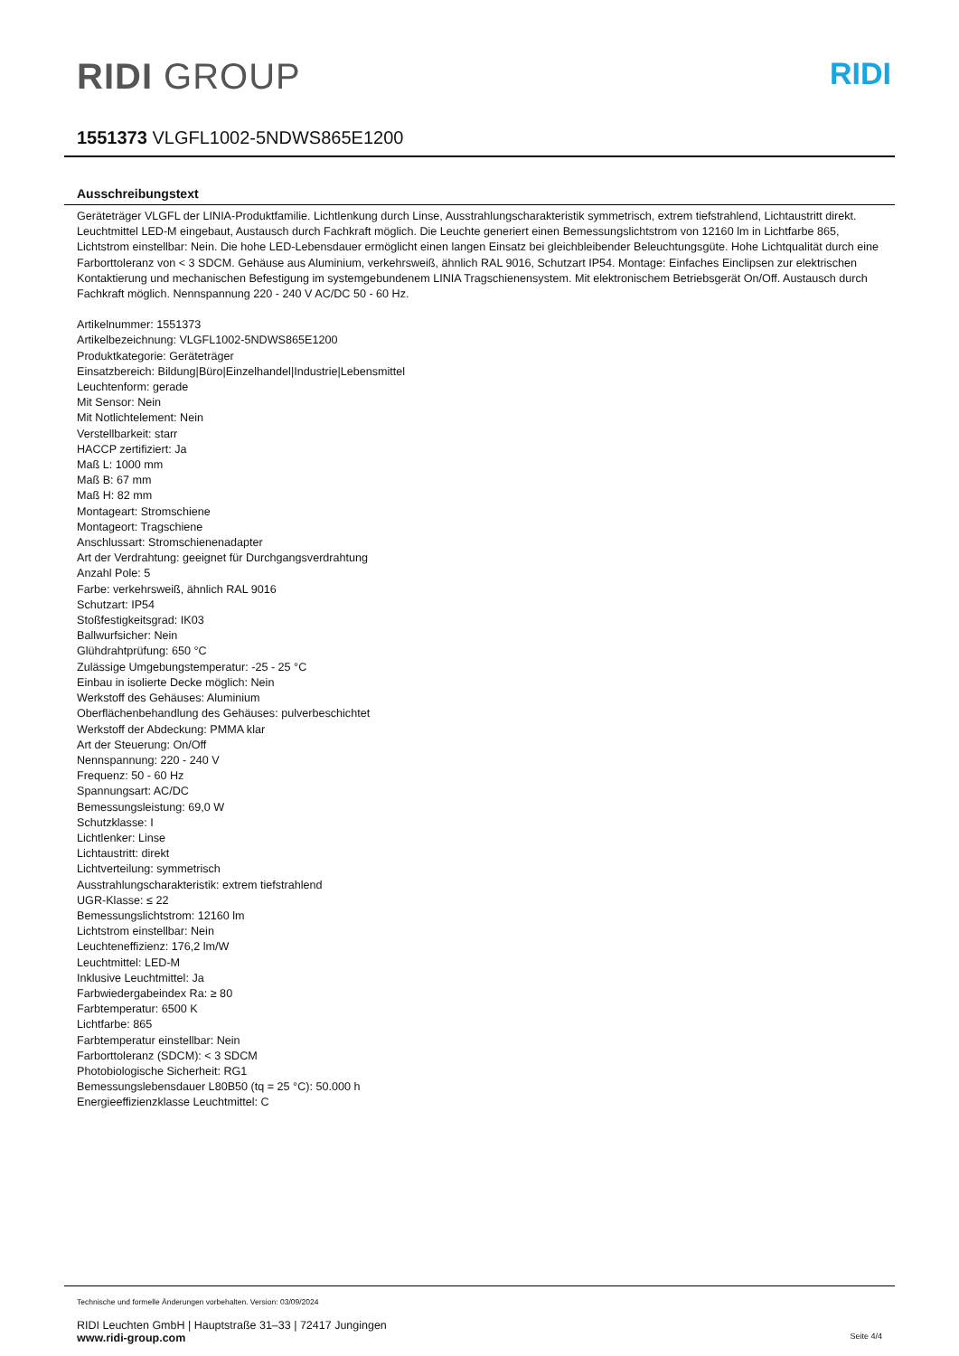RIDI GROUP
RIDI
1551373 VLGFL1002-5NDWS865E1200
Ausschreibungstext
Geräteträger VLGFL der LINIA-Produktfamilie. Lichtlenkung durch Linse, Ausstrahlungscharakteristik symmetrisch, extrem tiefstrahlend, Lichtaustritt direkt. Leuchtmittel LED-M eingebaut, Austausch durch Fachkraft möglich. Die Leuchte generiert einen Bemessungslichtstrom von 12160 lm in Lichtfarbe 865, Lichtstrom einstellbar: Nein. Die hohe LED-Lebensdauer ermöglicht einen langen Einsatz bei gleichbleibender Beleuchtungsgüte. Hohe Lichtqualität durch eine Farborttoleranz von < 3 SDCM. Gehäuse aus Aluminium, verkehrsweiß, ähnlich RAL 9016, Schutzart IP54. Montage: Einfaches Einclipsen zur elektrischen Kontaktierung und mechanischen Befestigung im systemgebundenem LINIA Tragschienensystem. Mit elektronischem Betriebsgerät On/Off. Austausch durch Fachkraft möglich. Nennspannung 220 - 240 V AC/DC 50 - 60 Hz.
Artikelnummer: 1551373
Artikelbezeichnung: VLGFL1002-5NDWS865E1200
Produktkategorie: Geräteträger
Einsatzbereich: Bildung|Büro|Einzelhandel|Industrie|Lebensmittel
Leuchtenform: gerade
Mit Sensor: Nein
Mit Notlichtelement: Nein
Verstellbarkeit: starr
HACCP zertifiziert: Ja
Maß L: 1000 mm
Maß B: 67 mm
Maß H: 82 mm
Montageart: Stromschiene
Montageort: Tragschiene
Anschlussart: Stromschienenadapter
Art der Verdrahtung: geeignet für Durchgangsverdrahtung
Anzahl Pole: 5
Farbe: verkehrsweiß, ähnlich RAL 9016
Schutzart: IP54
Stoßfestigkeitsgrad: IK03
Ballwurfsicher: Nein
Glühdrahtprüfung: 650 °C
Zulässige Umgebungstemperatur: -25 - 25 °C
Einbau in isolierte Decke möglich: Nein
Werkstoff des Gehäuses: Aluminium
Oberflächenbehandlung des Gehäuses: pulverbeschichtet
Werkstoff der Abdeckung: PMMA klar
Art der Steuerung: On/Off
Nennspannung: 220 - 240 V
Frequenz: 50 - 60 Hz
Spannungsart: AC/DC
Bemessungsleistung: 69,0 W
Schutzklasse: I
Lichtlenker: Linse
Lichtaustritt: direkt
Lichtverteilung: symmetrisch
Ausstrahlungscharakteristik: extrem tiefstrahlend
UGR-Klasse: ≤ 22
Bemessungslichtstrom: 12160 lm
Lichtstrom einstellbar: Nein
Leuchteneffizienz: 176,2 lm/W
Leuchtmittel: LED-M
Inklusive Leuchtmittel: Ja
Farbwiedergabeindex Ra: ≥ 80
Farbtemperatur: 6500 K
Lichtfarbe: 865
Farbtemperatur einstellbar: Nein
Farborttoleranz (SDCM): < 3 SDCM
Photobiologische Sicherheit: RG1
Bemessungslebensdauer L80B50 (tq = 25 °C): 50.000 h
Energieeffizienzklasse Leuchtmittel: C
Technische und formelle Änderungen vorbehalten. Version: 03/09/2024
RIDI Leuchten GmbH | Hauptstraße 31–33 | 72417 Jungingen
www.ridi-group.com Seite 4/4